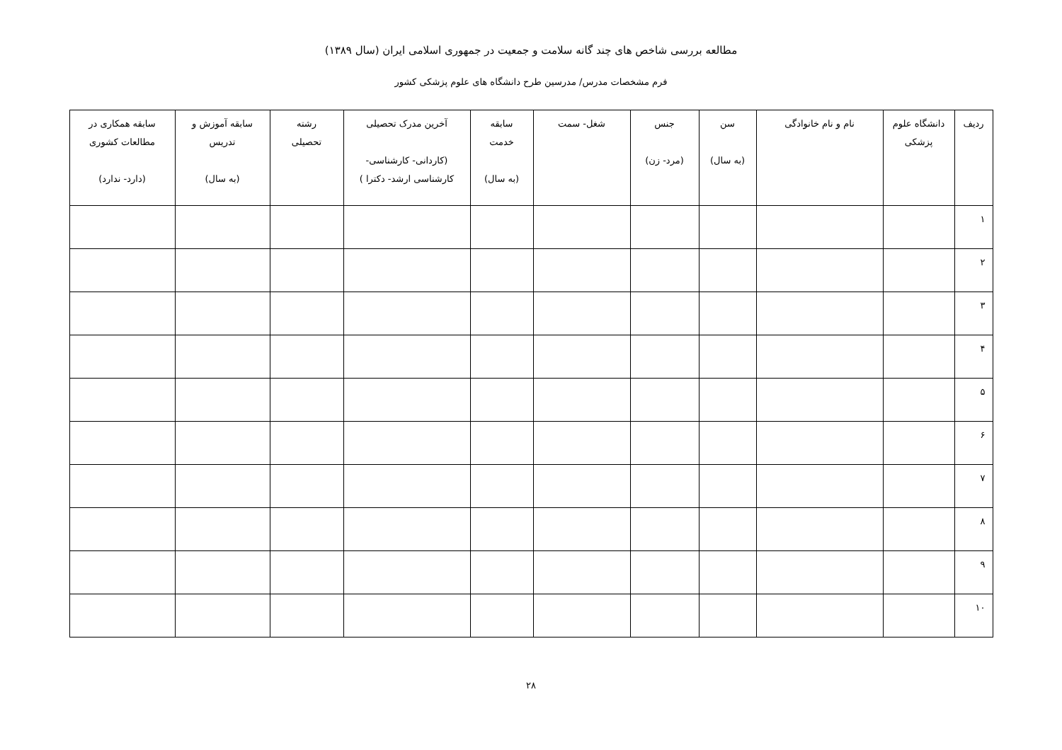مطالعه بررسی شاخص های چند گانه سلامت و جمعیت در جمهوری اسلامی ایران (سال ۱۳۸۹)
فرم مشخصات مدرس/ مدرسین طرح دانشگاه های علوم پزشکی کشور
| ردیف | دانشگاه علوم پزشکی | نام و نام خانوادگی | سن (به سال) | جنس (مرد- زن) | شغل- سمت | سابقه خدمت (به سال) | آخرین مدرک تحصیلی (کاردانی- کارشناسی- کارشناسی ارشد- دکترا ) | رشته تحصیلی | سابقه آموزش و تدریس (به سال) | سابقه همکاری در مطالعات کشوری (دارد- ندارد) |
| --- | --- | --- | --- | --- | --- | --- | --- | --- | --- | --- |
| ۱ | | | | | | | | | | |
| ۲ | | | | | | | | | | |
| ۳ | | | | | | | | | | |
| ۴ | | | | | | | | | | |
| ۵ | | | | | | | | | | |
| ۶ | | | | | | | | | | |
| ۷ | | | | | | | | | | |
| ۸ | | | | | | | | | | |
| ۹ | | | | | | | | | | |
| ۱۰ | | | | | | | | | | |
۲۸